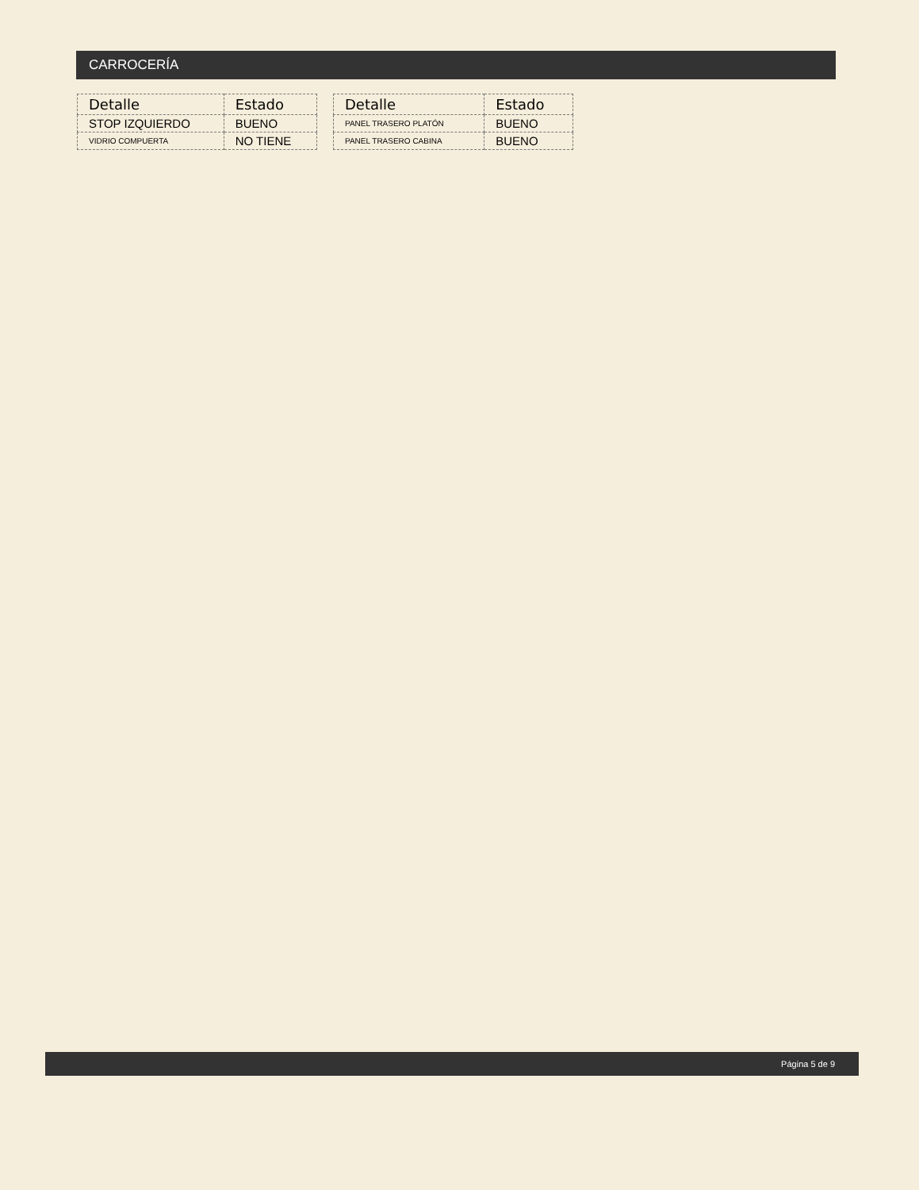CARROCERÍA
| Detalle | Estado |
| --- | --- |
| STOP IZQUIERDO | BUENO |
| VIDRIO COMPUERTA | NO TIENE |
| Detalle | Estado |
| --- | --- |
| PANEL TRASERO PLATÓN | BUENO |
| PANEL TRASERO CABINA | BUENO |
Página 5 de 9